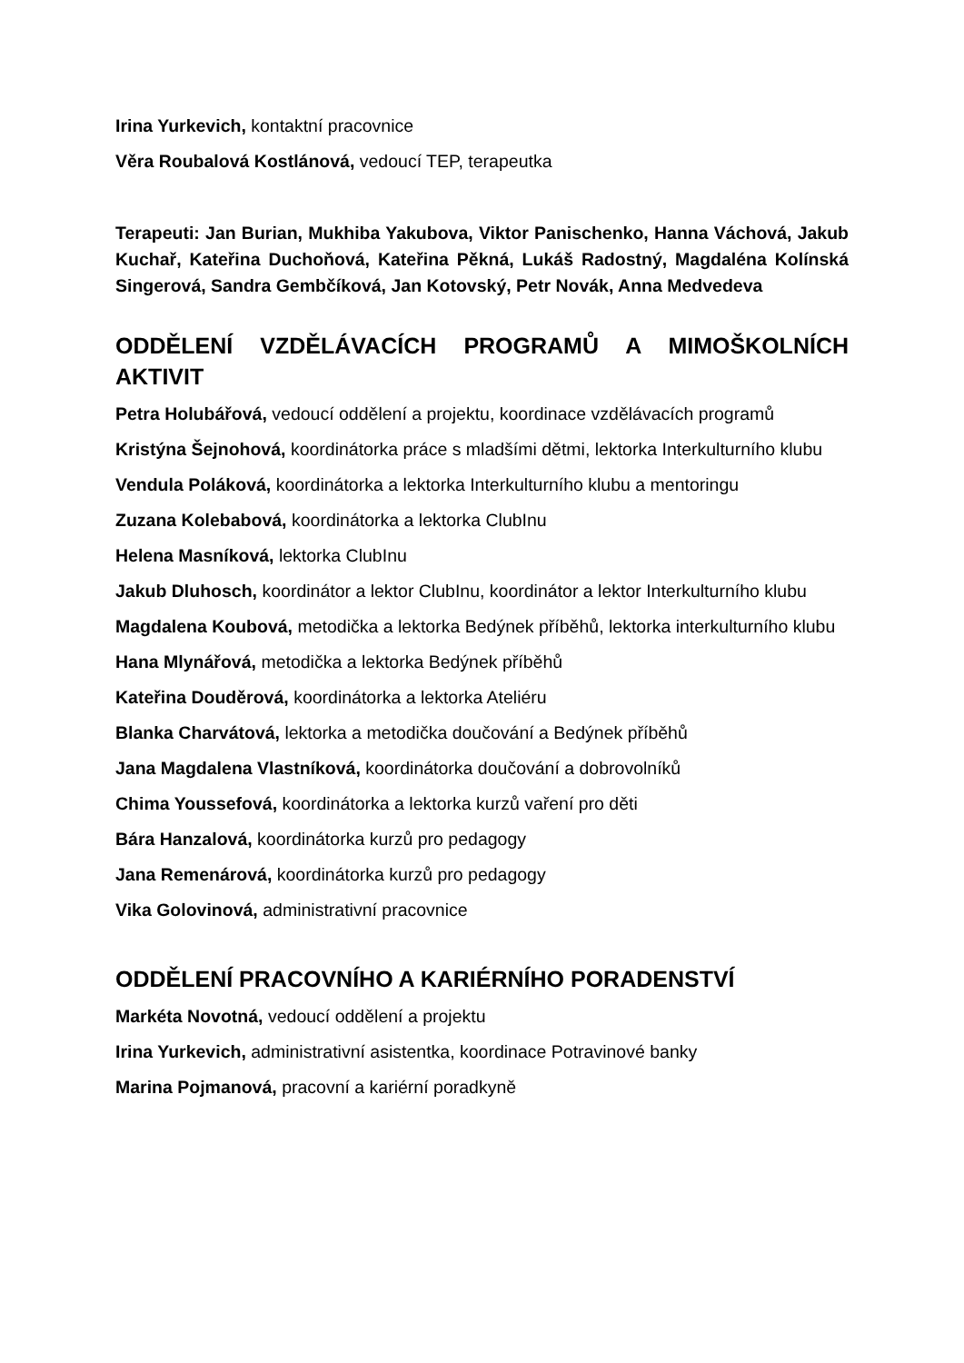Irina Yurkevich, kontaktní pracovnice
Věra Roubalová Kostlánová, vedoucí TEP, terapeutka
Terapeuti: Jan Burian, Mukhiba Yakubova, Viktor Panischenko, Hanna Váchová, Jakub Kuchař, Kateřina Duchoňová, Kateřina Pěkná, Lukáš Radostný, Magdaléna Kolínská Singerová, Sandra Gembčíková, Jan Kotovský, Petr Novák, Anna Medvedeva
ODDĚLENÍ VZDĚLÁVACÍCH PROGRAMŮ A MIMOŠKOLNÍCH AKTIVIT
Petra Holubářová, vedoucí oddělení a projektu, koordinace vzdělávacích programů
Kristýna Šejnohová, koordinátorka práce s mladšími dětmi, lektorka Interkulturního klubu
Vendula Poláková, koordinátorka a lektorka Interkulturního klubu a mentoringu
Zuzana Kolebabová, koordinátorka a lektorka ClubInu
Helena Masníková, lektorka ClubInu
Jakub Dluhosch, koordinátor a lektor ClubInu, koordinátor a lektor Interkulturního klubu
Magdalena Koubová, metodička a lektorka Bedýnek příběhů, lektorka interkulturního klubu
Hana Mlynářová, metodička a lektorka Bedýnek příběhů
Kateřina Douděrová, koordinátorka a lektorka Ateliéru
Blanka Charvátová, lektorka a metodička doučování a Bedýnek příběhů
Jana Magdalena Vlastníková, koordinátorka doučování a dobrovolníků
Chima Youssefová, koordinátorka a lektorka kurzů vaření pro děti
Bára Hanzalová, koordinátorka kurzů pro pedagogy
Jana Remenárová, koordinátorka kurzů pro pedagogy
Vika Golovinová, administrativní pracovnice
ODDĚLENÍ PRACOVNÍHO A KARIÉRNÍHO PORADENSTVÍ
Markéta Novotná, vedoucí oddělení a projektu
Irina Yurkevich, administrativní asistentka, koordinace Potravinové banky
Marina Pojmanová, pracovní a kariérní poradkyně